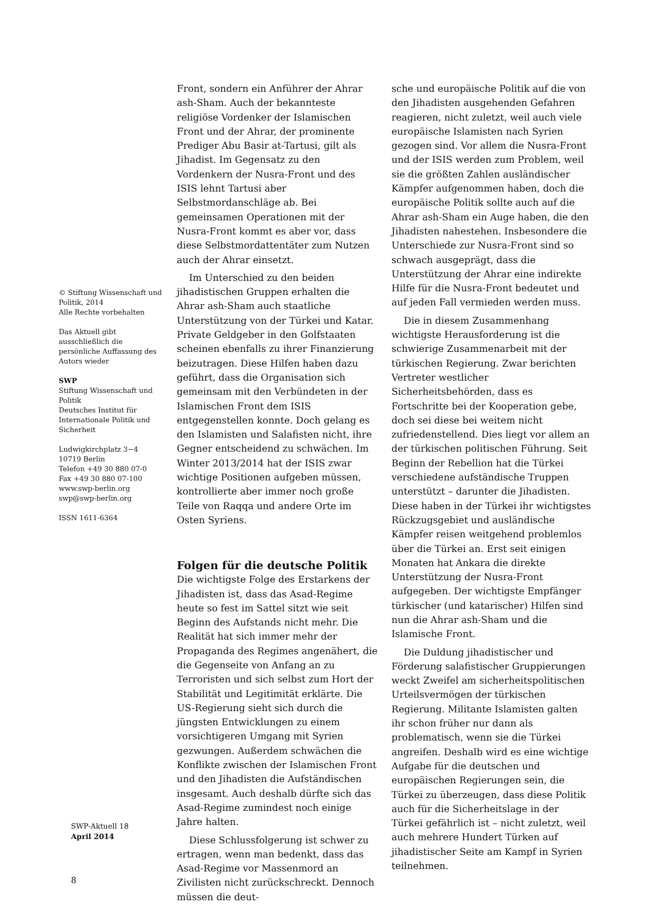© Stiftung Wissenschaft und Politik, 2014
Alle Rechte vorbehalten
Das Aktuell gibt ausschließlich die persönliche Auffassung des Autors wieder
SWP
Stiftung Wissenschaft und Politik
Deutsches Institut für Internationale Politik und Sicherheit
Ludwigkirchplatz 3−4
10719 Berlin
Telefon +49 30 880 07-0
Fax +49 30 880 07-100
www.swp-berlin.org
swp@swp-berlin.org
ISSN 1611-6364
Front, sondern ein Anführer der Ahrar ash-Sham. Auch der bekannteste religiöse Vordenker der Islamischen Front und der Ahrar, der prominente Prediger Abu Basir at-Tartusi, gilt als Jihadist. Im Gegensatz zu den Vordenkern der Nusra-Front und des ISIS lehnt Tartusi aber Selbstmordanschläge ab. Bei gemeinsamen Operationen mit der Nusra-Front kommt es aber vor, dass diese Selbstmordattentäter zum Nutzen auch der Ahrar einsetzt.
Im Unterschied zu den beiden jihadistischen Gruppen erhalten die Ahrar ash-Sham auch staatliche Unterstützung von der Türkei und Katar. Private Geldgeber in den Golfstaaten scheinen ebenfalls zu ihrer Finanzierung beizutragen. Diese Hilfen haben dazu geführt, dass die Organisation sich gemeinsam mit den Verbündeten in der Islamischen Front dem ISIS entgegenstellen konnte. Doch gelang es den Islamisten und Salafisten nicht, ihre Gegner entscheidend zu schwächen. Im Winter 2013/2014 hat der ISIS zwar wichtige Positionen aufgeben müssen, kontrollierte aber immer noch große Teile von Raqqa und andere Orte im Osten Syriens.
Folgen für die deutsche Politik
Die wichtigste Folge des Erstarkens der Jihadisten ist, dass das Asad-Regime heute so fest im Sattel sitzt wie seit Beginn des Aufstands nicht mehr. Die Realität hat sich immer mehr der Propaganda des Regimes angenähert, die die Gegenseite von Anfang an zu Terroristen und sich selbst zum Hort der Stabilität und Legitimität erklärte. Die US-Regierung sieht sich durch die jüngsten Entwicklungen zu einem vorsichtigeren Umgang mit Syrien gezwungen. Außerdem schwächen die Konflikte zwischen der Islamischen Front und den Jihadisten die Aufständischen insgesamt. Auch deshalb dürfte sich das Asad-Regime zumindest noch einige Jahre halten.
Diese Schlussfolgerung ist schwer zu ertragen, wenn man bedenkt, dass das Asad-Regime vor Massenmord an Zivilisten nicht zurückschreckt. Dennoch müssen die deut-
sche und europäische Politik auf die von den Jihadisten ausgehenden Gefahren reagieren, nicht zuletzt, weil auch viele europäische Islamisten nach Syrien gezogen sind. Vor allem die Nusra-Front und der ISIS werden zum Problem, weil sie die größten Zahlen ausländischer Kämpfer aufgenommen haben, doch die europäische Politik sollte auch auf die Ahrar ash-Sham ein Auge haben, die den Jihadisten nahestehen. Insbesondere die Unterschiede zur Nusra-Front sind so schwach ausgeprägt, dass die Unterstützung der Ahrar eine indirekte Hilfe für die Nusra-Front bedeutet und auf jeden Fall vermieden werden muss.
Die in diesem Zusammenhang wichtigste Herausforderung ist die schwierige Zusammenarbeit mit der türkischen Regierung. Zwar berichten Vertreter westlicher Sicherheitsbehörden, dass es Fortschritte bei der Kooperation gebe, doch sei diese bei weitem nicht zufriedenstellend. Dies liegt vor allem an der türkischen politischen Führung. Seit Beginn der Rebellion hat die Türkei verschiedene aufständische Truppen unterstützt – darunter die Jihadisten. Diese haben in der Türkei ihr wichtigstes Rückzugsgebiet und ausländische Kämpfer reisen weitgehend problemlos über die Türkei an. Erst seit einigen Monaten hat Ankara die direkte Unterstützung der Nusra-Front aufgegeben. Der wichtigste Empfänger türkischer (und katarischer) Hilfen sind nun die Ahrar ash-Sham und die Islamische Front.
Die Duldung jihadistischer und Förderung salafistischer Gruppierungen weckt Zweifel am sicherheitspolitischen Urteilsvermögen der türkischen Regierung. Militante Islamisten galten ihr schon früher nur dann als problematisch, wenn sie die Türkei angreifen. Deshalb wird es eine wichtige Aufgabe für die deutschen und europäischen Regierungen sein, die Türkei zu überzeugen, dass diese Politik auch für die Sicherheitslage in der Türkei gefährlich ist – nicht zuletzt, weil auch mehrere Hundert Türken auf jihadistischer Seite am Kampf in Syrien teilnehmen.
SWP-Aktuell 18
April 2014
8